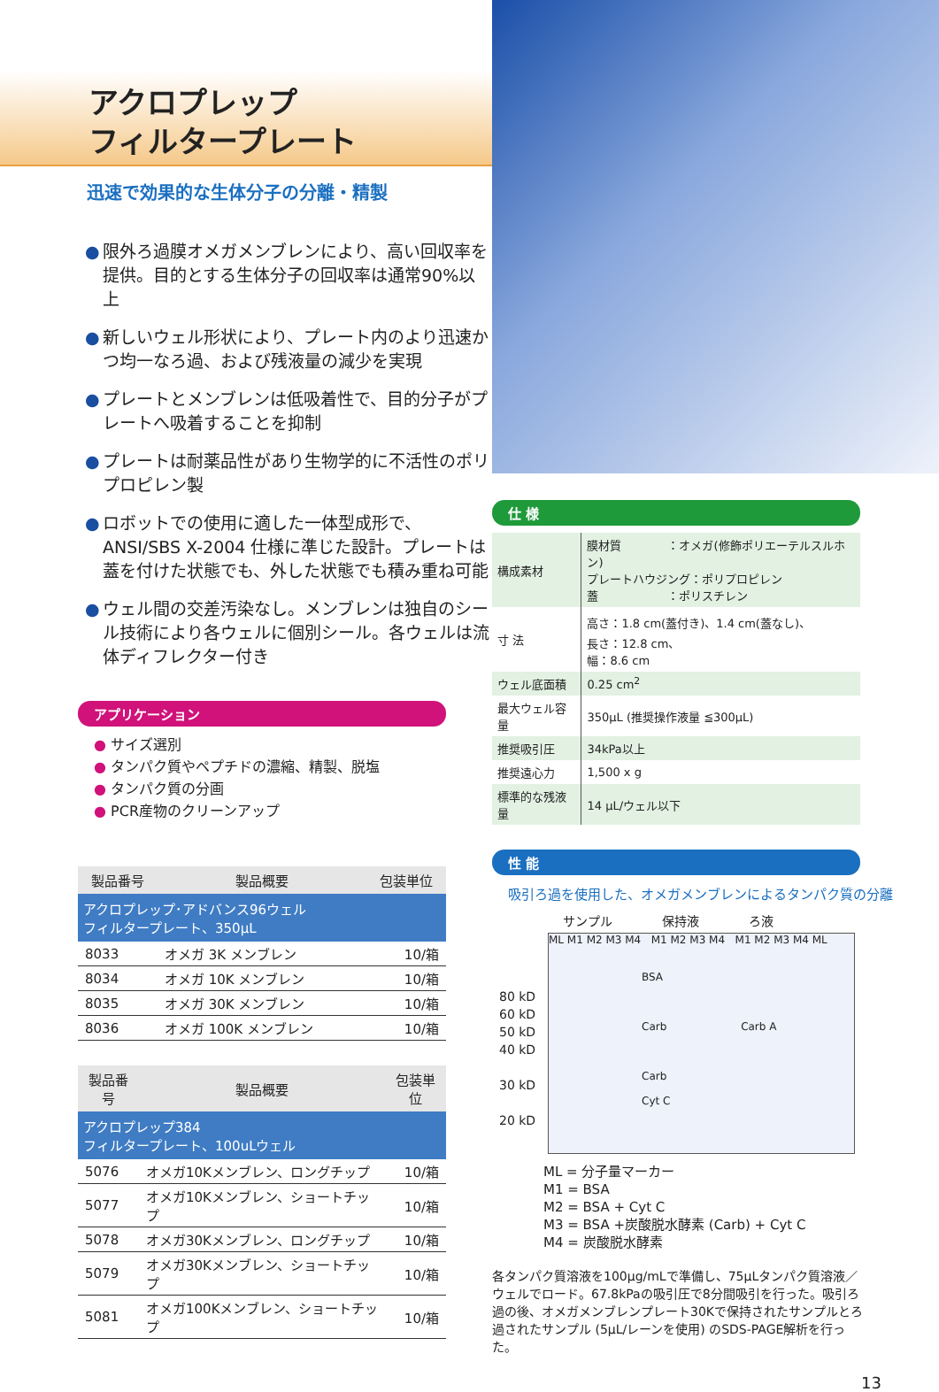アクロプレップ
フィルタープレート
迅速で効果的な生体分子の分離・精製
● 限外ろ過膜オメガメンブレンにより、高い回収率を提供。目的とする生体分子の回収率は通常90%以上
● 新しいウェル形状により、プレート内のより迅速かつ均一なろ過、および残液量の減少を実現
● プレートとメンブレンは低吸着性で、目的分子がプレートへ吸着することを抑制
● プレートは耐薬品性があり生物学的に不活性のポリプロピレン製
● ロボットでの使用に適した一体型成形で、ANSI/SBS X-2004 仕様に準じた設計。プレートは蓋を付けた状態でも、外した状態でも積み重ね可能
● ウェル間の交差汚染なし。メンブレンは独自のシール技術により各ウェルに個別シール。各ウェルは流体ディフレクター付き
アプリケーション
● サイズ選別
● タンパク質やペプチドの濃縮、精製、脱塩
● タンパク質の分画
● PCR産物のクリーンアップ
| 製品番号 | 製品概要 | 包装単位 |
| --- | --- | --- |
| アクロプレップ･アドバンス96ウェル フィルタープレート、350µL | | |
| 8033 | オメガ 3K メンブレン | 10/箱 |
| 8034 | オメガ 10K メンブレン | 10/箱 |
| 8035 | オメガ 30K メンブレン | 10/箱 |
| 8036 | オメガ 100K メンブレン | 10/箱 |
| 製品番号 | 製品概要 | 包装単位 |
| --- | --- | --- |
| アクロプレップ384 フィルタープレート、100uLウェル | | |
| 5076 | オメガ10Kメンブレン、ロングチップ | 10/箱 |
| 5077 | オメガ10Kメンブレン、ショートチップ | 10/箱 |
| 5078 | オメガ30Kメンブレン、ロングチップ | 10/箱 |
| 5079 | オメガ30Kメンブレン、ショートチップ | 10/箱 |
| 5081 | オメガ100Kメンブレン、ショートチップ | 10/箱 |
仕 様
| 構成素材 | 膜材質 ：オメガ(修飾ポリエーテルスルホン) プレートハウジング：ポリプロピレン 蓋 ：ポリスチレン |
| 寸 法 | 高さ：1.8 cm(蓋付き)、1.4 cm(蓋なし)、 長さ：12.8 cm、 幅：8.6 cm |
| ウェル底面積 | 0.25 cm<sup>2</sup> |
| 最大ウェル容量 | 350µL (推奨操作液量 ≦300µL) |
| 推奨吸引圧 | 34kPa以上 |
| 推奨遠心力 | 1,500 x g |
| 標準的な残液量 | 14 µL/ウェル以下 |
性 能
吸引ろ過を使用した、オメガメンブレンによるタンパク質の分離
サンプル　　　　保持液　　　　ろ液
80 kD
60 kD
50 kD
40 kD
30 kD
20 kD
ML M1 M2 M3 M4 M1 M2 M3 M4 M1 M2 M3 M4 ML
BSA
Carb Carb A
Carb
Cyt C
ML = 分子量マーカー
M1 = BSA
M2 = BSA + Cyt C
M3 = BSA +炭酸脱水酵素 (Carb) + Cyt C
M4 = 炭酸脱水酵素
各タンパク質溶液を100µg/mLで準備し、75µLタンパク質溶液／ウェルでロード。67.8kPaの吸引圧で8分間吸引を行った。吸引ろ過の後、オメガメンブレンプレート30Kで保持されたサンプルとろ過されたサンプル (5µL/レーンを使用) のSDS-PAGE解析を行った。
13